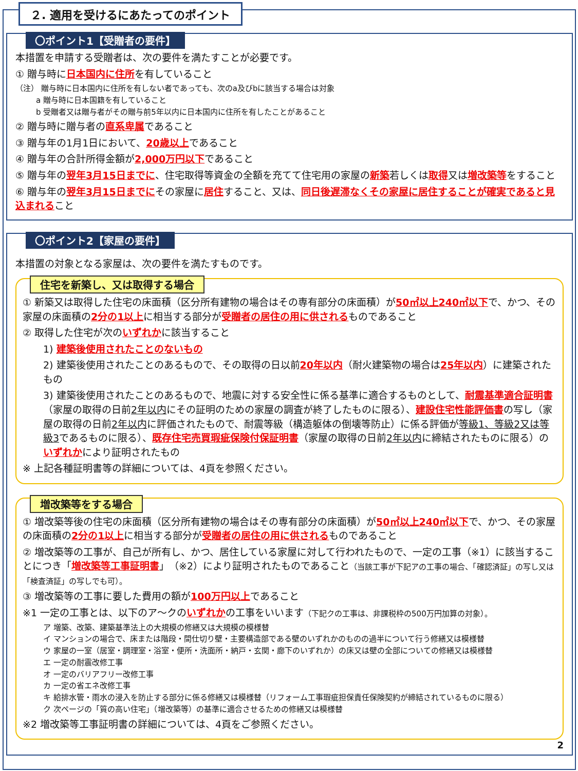２. 適用を受けるにあたってのポイント
〇ポイント1【受贈者の要件】
本措置を申請する受贈者は、次の要件を満たすことが必要です。
① 贈与時に日本国内に住所を有していること
（注） 贈与時に日本国内に住所を有しない者であっても、次のa及びbに該当する場合は対象
a 贈与時に日本国籍を有していること
b 受贈者又は贈与者がその贈与前5年以内に日本国内に住所を有したことがあること
② 贈与時に贈与者の直系卑属であること
③ 贈与年の1月1日において、20歳以上であること
④ 贈与年の合計所得金額が2,000万円以下であること
⑤ 贈与年の翌年3月15日までに、住宅取得等資金の全額を充てて住宅用の家屋の新築若しくは取得又は増改築等をすること
⑥ 贈与年の翌年3月15日までにその家屋に居住すること、又は、同日後遅滞なくその家屋に居住することが確実であると見込まれること
〇ポイント2【家屋の要件】
本措置の対象となる家屋は、次の要件を満たすものです。
住宅を新築し、又は取得する場合
① 新築又は取得した住宅の床面積（区分所有建物の場合はその専有部分の床面積）が50㎡以上240㎡以下で、かつ、その家屋の床面積の2分の1以上に相当する部分が受贈者の居住の用に供されるものであること
② 取得した住宅が次のいずれかに該当すること
1) 建築後使用されたことのないもの
2) 建築後使用されたことのあるもので、その取得の日以前20年以内（耐火建築物の場合は25年以内）に建築されたもの
3) 建築後使用されたことのあるもので、地震に対する安全性に係る基準に適合するものとして、耐震基準適合証明書（家屋の取得の日前2年以内にその証明のための家屋の調査が終了したものに限る）、建設住宅性能評価書の写し（家屋の取得の日前2年以内に評価されたもので、耐震等級（構造躯体の倒壊等防止）に係る評価が等級1、等級2又は等級3であるものに限る）、既存住宅売買瑕疵保険付保証明書（家屋の取得の日前2年以内に締結されたものに限る）のいずれかにより証明されたもの
※ 上記各種証明書等の詳細については、4頁を参照ください。
増改築等をする場合
① 増改築等後の住宅の床面積（区分所有建物の場合はその専有部分の床面積）が50㎡以上240㎡以下で、かつ、その家屋の床面積の2分の1以上に相当する部分が受贈者の居住の用に供されるものであること
② 増改築等の工事が、自己が所有し、かつ、居住している家屋に対して行われたもので、一定の工事（※1）に該当することにつき「増改築等工事証明書」（※2）により証明されたものであること（当該工事が下記アの工事の場合、「確認済証」の写し又は「検査済証」の写しでも可）。
③ 増改築等の工事に要した費用の額が100万円以上であること
※1 一定の工事とは、以下のア～クのいずれかの工事をいいます（下記クの工事は、非課税枠の500万円加算の対象）。
ア 増築、改築、建築基準法上の大規模の修繕又は大規模の模様替
イ マンションの場合で、床または階段・間仕切り壁・主要構造部である壁のいずれかのものの過半について行う修繕又は模様替
ウ 家屋の一室（居室・調理室・浴室・便所・洗面所・納戸・玄関・廊下のいずれか）の床又は壁の全部についての修繕又は模様替
エ 一定の耐震改修工事
オ 一定のバリアフリー改修工事
カ 一定の省エネ改修工事
キ 給排水管・雨水の浸入を防止する部分に係る修繕又は模様替（リフォーム工事瑕疵担保責任保険契約が締結されているものに限る）
ク 次ページの「質の高い住宅」（増改築等）の基準に適合させるための修繕又は模様替
※2 増改築等工事証明書の詳細については、4頁をご参照ください。
2